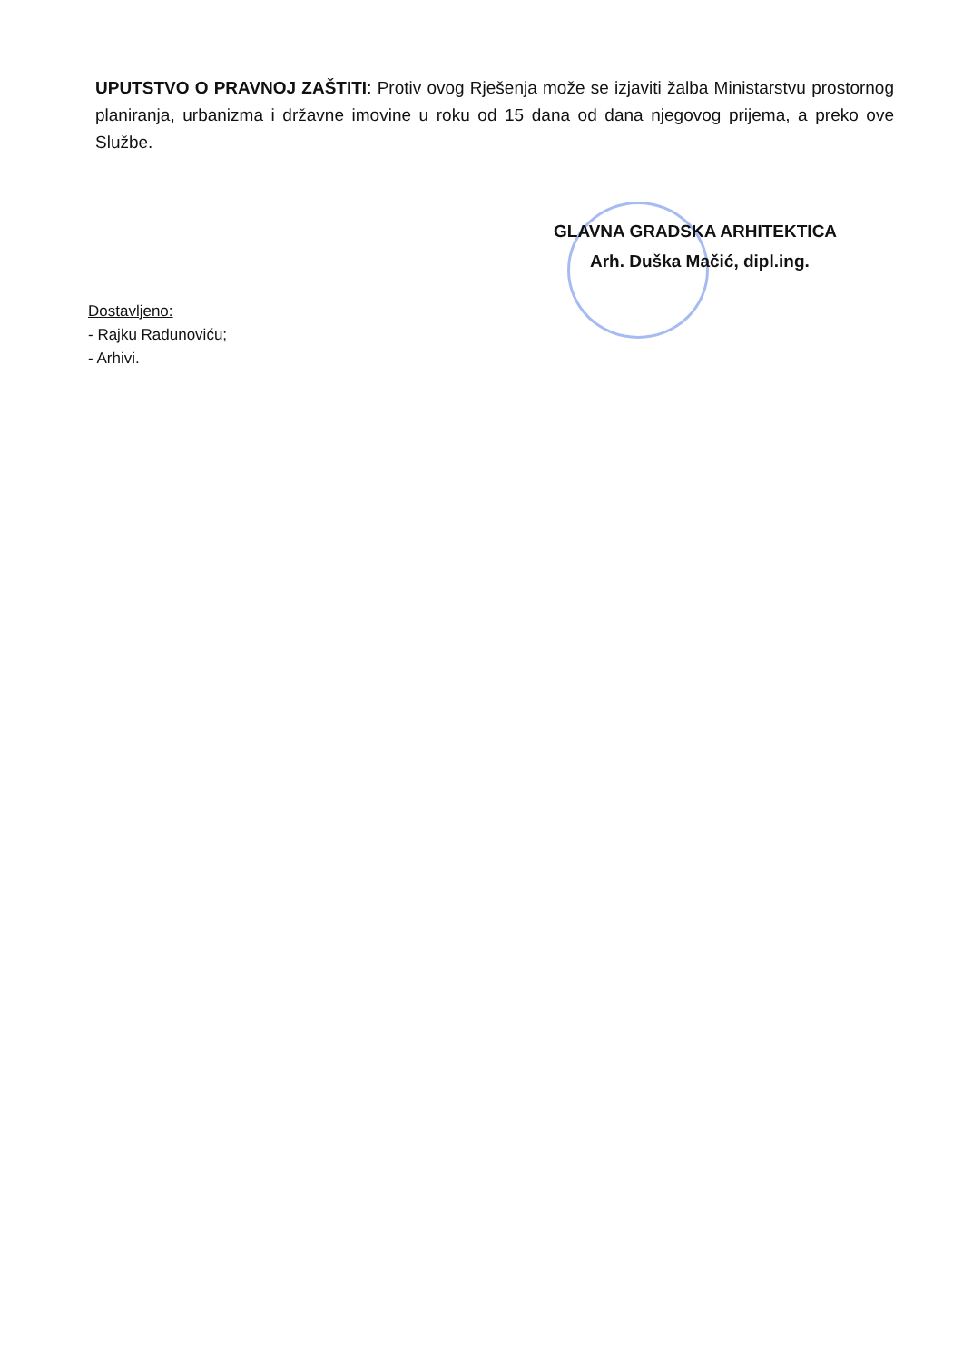UPUTSTVO O PRAVNOJ ZAŠTITI: Protiv ovog Rješenja može se izjaviti žalba Ministarstvu prostornog planiranja, urbanizma i državne imovine u roku od 15 dana od dana njegovog prijema, a preko ove Službe.
GLAVNA GRADSKA ARHITEKTICA
Arh. Duška Mačić, dipl.ing.
Dostavljeno:
- Rajku Radunoviću;
- Arhivi.